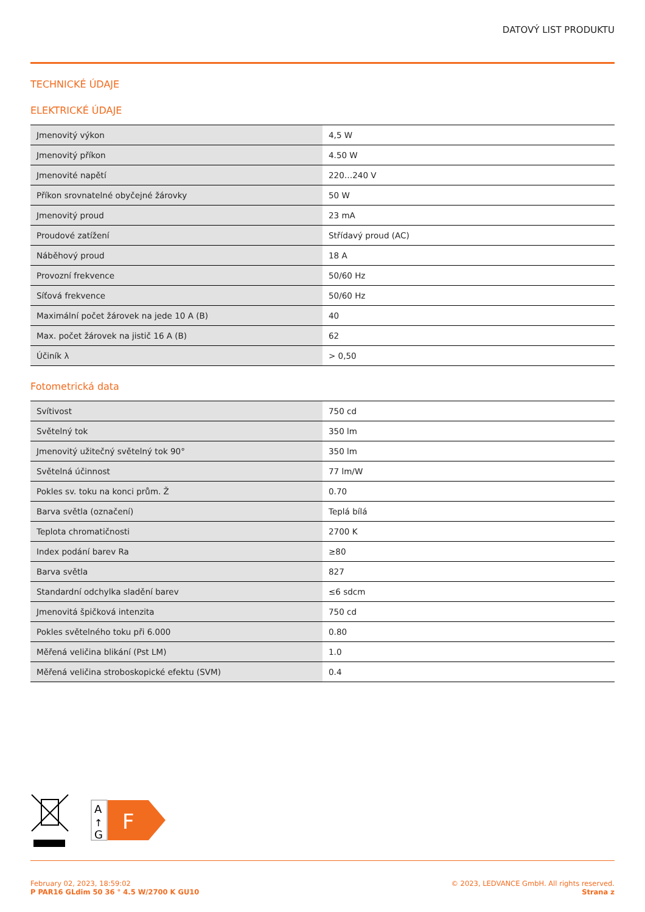DATOVÝ LIST PRODUKTU
TECHNICKÉ ÚDAJE
ELEKTRICKÉ ÚDAJE
| Jmenovitý výkon | 4,5 W |
| Jmenovitý příkon | 4.50 W |
| Jmenovité napětí | 220…240 V |
| Příkon srovnatelné obyčejné žárovky | 50 W |
| Jmenovitý proud | 23 mA |
| Proudové zatížení | Střídavý proud (AC) |
| Náběhový proud | 18 A |
| Provozní frekvence | 50/60 Hz |
| Síťová frekvence | 50/60 Hz |
| Maximální počet žárovek na jede 10 A (B) | 40 |
| Max. počet žárovek na jistič 16 A (B) | 62 |
| Účiník λ | > 0,50 |
Fotometrická data
| Svítivost | 750 cd |
| Světelný tok | 350 lm |
| Jmenovitý užitečný světelný tok 90° | 350 lm |
| Světelná účinnost | 77 lm/W |
| Pokles sv. toku na konci prům. Ž | 0.70 |
| Barva světla (označení) | Teplá bílá |
| Teplota chromatičnosti | 2700 K |
| Index podání barev Ra | ≥80 |
| Barva světla | 827 |
| Standardní odchylka sladění barev | ≤6 sdcm |
| Jmenovitá špičková intenzita | 750 cd |
| Pokles světelného toku při 6.000 | 0.80 |
| Měřená veličina blikání (Pst LM) | 1.0 |
| Měřená veličina stroboskopické efektu (SVM) | 0.4 |
A
↑
G
F
February 02, 2023, 18:59:02
P PAR16 GLdim 50 36 ° 4.5 W/2700 K GU10
© 2023, LEDVANCE GmbH. All rights reserved.
Strana z